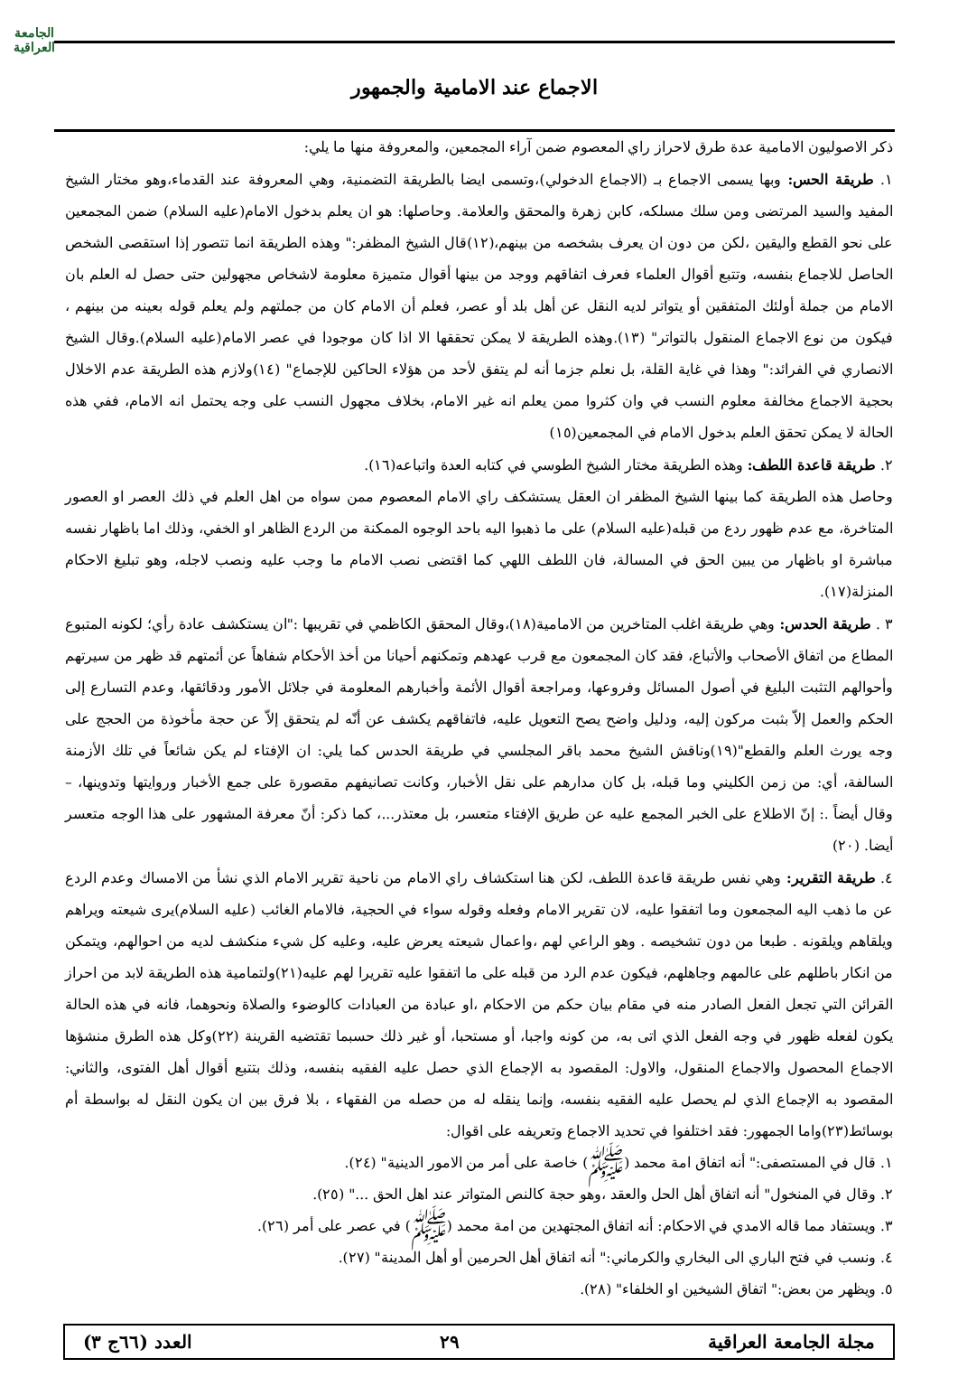الاجماع عند الامامية والجمهور
الجامعة
العراقية
ذكر الاصوليون الامامية عدة طرق لاحراز راي المعصوم ضمن آراء المجمعين، والمعروفة منها ما يلي:
١. طريقة الحس: وبها يسمى الاجماع بـ (الاجماع الدخولي)،وتسمى ايضا بالطريقة التضمنية، وهي المعروفة عند القدماء،وهو مختار الشيخ المفيد والسيد المرتضى ومن سلك مسلكه، كابن زهرة والمحقق والعلامة. وحاصلها: هو ان يعلم بدخول الامام(عليه السلام) ضمن المجمعين على نحو القطع واليقين ،لكن من دون ان يعرف بشخصه من بينهم،(١٢)قال الشيخ المظفر:" وهذه الطريقة انما تتصور إذا استقصى الشخص الحاصل للاجماع بنفسه، وتتبع أقوال العلماء فعرف اتفاقهم ووجد من بينها أقوال متميزة معلومة لاشخاص مجهولين حتى حصل له العلم بان الامام من جملة أولئك المتفقين أو يتواتر لديه النقل عن أهل بلد أو عصر، فعلم أن الامام كان من جملتهم ولم يعلم قوله بعينه من بينهم ، فيكون من نوع الاجماع المنقول بالتواتر" (١٣).وهذه الطريقة لا يمكن تحققها الا اذا كان موجودا في عصر الامام(عليه السلام).وقال الشيخ الانصاري في الفرائد:" وهذا في غاية القلة، بل نعلم جزما أنه لم يتفق لأحد من هؤلاء الحاكين للإجماع" (١٤)ولازم هذه الطريقة عدم الاخلال بحجية الاجماع مخالفة معلوم النسب في وان كثروا ممن يعلم انه غير الامام، بخلاف مجهول النسب على وجه يحتمل انه الامام، ففي هذه الحالة لا يمكن تحقق العلم بدخول الامام في المجمعين(١٥)
٢. طريقة قاعدة اللطف: وهذه الطريقة مختار الشيخ الطوسي في كتابه العدة واتباعه(١٦).
وحاصل هذه الطريقة كما بينها الشيخ المظفر ان العقل يستشكف راي الامام المعصوم ممن سواه من اهل العلم في ذلك العصر او العصور المتاخرة، مع عدم ظهور ردع من قبله(عليه السلام) على ما ذهبوا اليه باحد الوجوه الممكنة من الردع الظاهر او الخفي، وذلك اما باظهار نفسه مباشرة او باظهار من يبين الحق في المسالة، فان اللطف اللهي كما اقتضى نصب الامام ما وجب عليه ونصب لاجله، وهو تبليغ الاحكام المنزلة(١٧).
٣ . طريقة الحدس: وهي طريقة اغلب المتاخرين من الامامية(١٨)،وقال المحقق الكاظمي في تقريبها :"ان يستكشف عادة رأي؛ لكونه المتبوع المطاع من اتفاق الأصحاب والأتباع، فقد كان المجمعون مع قرب عهدهم وتمكنهم أحيانا من أخذ الأحكام شفاهاً عن أئمتهم قد ظهر من سيرتهم وأحوالهم التثبت البليغ في أصول المسائل وفروعها، ومراجعة أقوال الأئمة وأخبارهم المعلومة في جلائل الأمور ودقائقها، وعدم التسارع إلى الحكم والعمل إلاّ بثبت مركون إليه، ودليل واضح يصح التعويل عليه، فاتفاقهم يكشف عن أنّه لم يتحقق إلاّ عن حجة مأخوذة من الحجج على وجه يورث العلم والقطع"(١٩)وناقش الشيخ محمد باقر المجلسي في طريقة الحدس كما يلي: ان الإفتاء لم يكن شائعاً في تلك الأزمنة السالفة، أي: من زمن الكليني وما قبله، بل كان مدارهم على نقل الأخبار، وكانت تصانيفهم مقصورة على جمع الأخبار وروايتها وتدوينها، – وقال أيضاً .: إنّ الاطلاع على الخبر المجمع عليه عن طريق الإفتاء متعسر، بل معتذر...، كما ذكر: أنّ معرفة المشهور على هذا الوجه متعسر أيضا. (٢٠)
٤. طريقة التقرير: وهي نفس طريقة قاعدة اللطف، لكن هنا استكشاف راي الامام من ناحية تقرير الامام الذي نشأ من الامساك وعدم الردع عن ما ذهب اليه المجمعون وما اتفقوا عليه، لان تقرير الامام وفعله وقوله سواء في الحجية، فالامام الغائب (عليه السلام)يرى شيعته ويراهم ويلقاهم ويلقونه . طبعا من دون تشخيصه . وهو الراعي لهم ،واعمال شيعته يعرض عليه، وعليه كل شيء منكشف لديه من احوالهم، ويتمكن من انكار باطلهم على عالمهم وجاهلهم، فيكون عدم الرد من قبله على ما اتفقوا عليه تقريرا لهم عليه(٢١)ولتمامية هذه الطريقة لابد من احراز القرائن التي تجعل الفعل الصادر منه في مقام بيان حكم من الاحكام ،او عبادة من العبادات كالوضوء والصلاة ونحوهما، فانه في هذه الحالة يكون لفعله ظهور في وجه الفعل الذي اتى به، من كونه واجبا، أو مستحبا، أو غير ذلك حسبما تقتضيه القرينة (٢٢)وكل هذه الطرق منشؤها الاجماع المحصول والاجماع المنقول، والاول: المقصود به الإجماع الذي حصل عليه الفقيه بنفسه، وذلك بتتبع أقوال أهل الفتوى، والثاني: المقصود به الإجماع الذي لم يحصل عليه الفقيه بنفسه، وإنما ينقله له من حصله من الفقهاء ، بلا فرق بين ان يكون النقل له بواسطة أم بوسائط(٢٣)واما الجمهور: فقد اختلفوا في تحديد الاجماع وتعريفه على اقوال:
١. قال في المستصفى:" أنه اتفاق امة محمد (ﷺ) خاصة على أمر من الامور الدينية" (٢٤).
٢. وقال في المنخول" أنه اتفاق أهل الحل والعقد ،وهو حجة كالنص المتواتر عند اهل الحق ..." (٢٥).
٣. ويستفاد مما قاله الامدي في الاحكام: أنه اتفاق المجتهدين من امة محمد (ﷺ) في عصر على أمر (٢٦).
٤. ونسب في فتح الباري الى البخاري والكرماني:" أنه اتفاق أهل الحرمين أو أهل المدينة" (٢٧).
٥. ويظهر من بعض:" اتفاق الشيخين او الخلفاء" (٢٨).
مجلة الجامعة العراقية ٢٩ العدد (٦٦ج ٣)